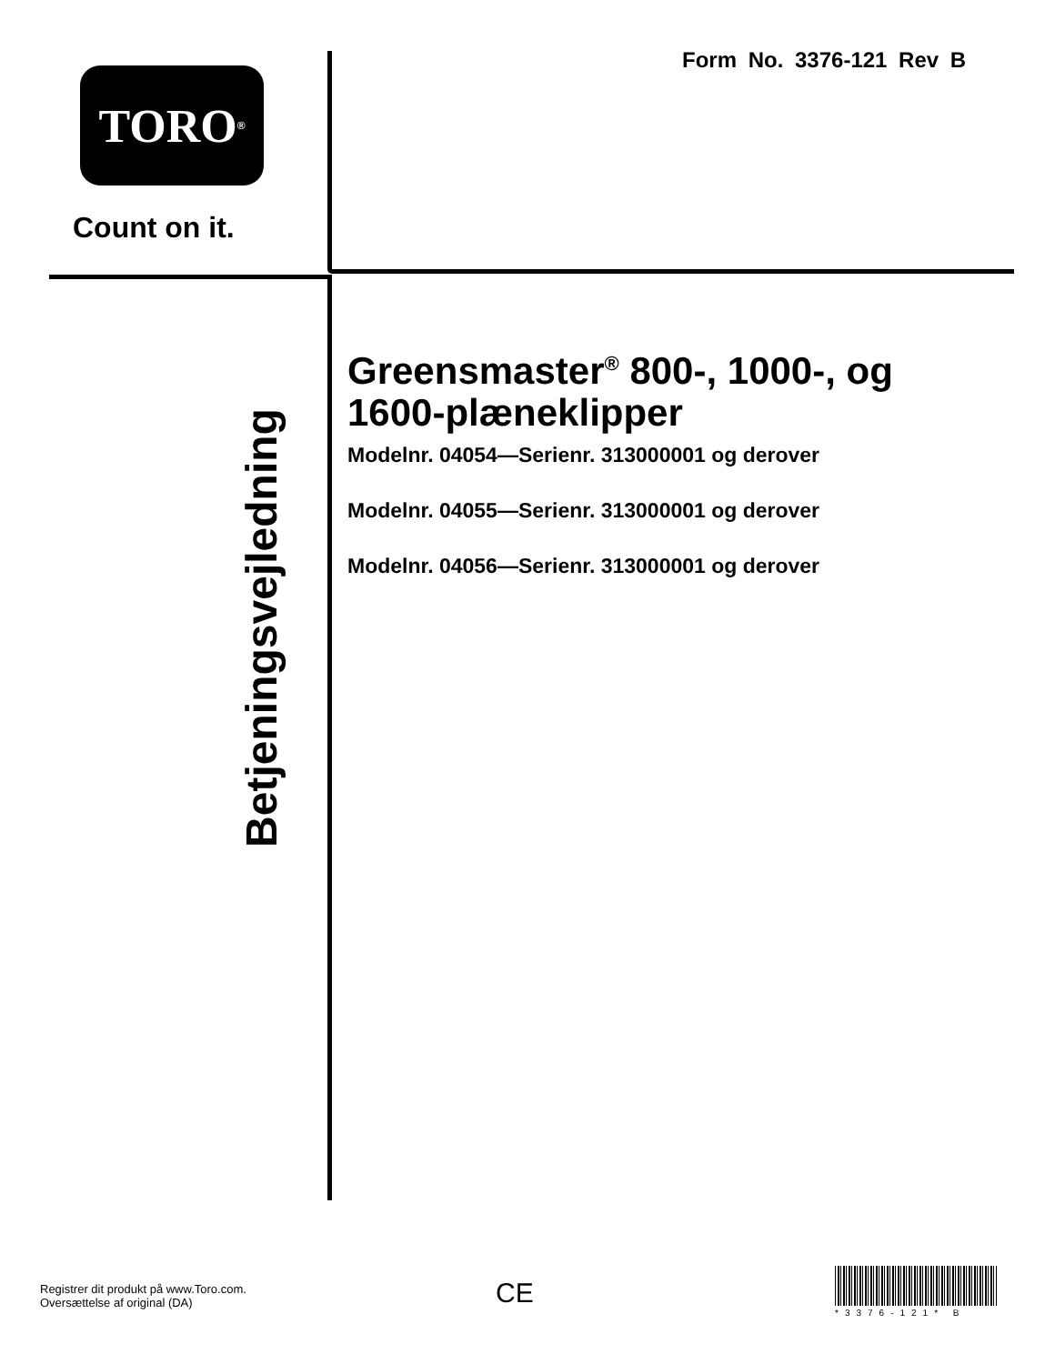Form No. 3376-121 Rev B
TORO<sup>®</sup>
Count on it.
Betjeningsvejledning
Greensmaster<sup>®</sup> 800-, 1000-, og 1600-plæneklipper
Modelnr. 04054—Serienr. 313000001 og derover
Modelnr. 04055—Serienr. 313000001 og derover
Modelnr. 04056—Serienr. 313000001 og derover
Registrer dit produkt på www.Toro.com.
Oversættelse af original (DA)
CE
*3376-121* B